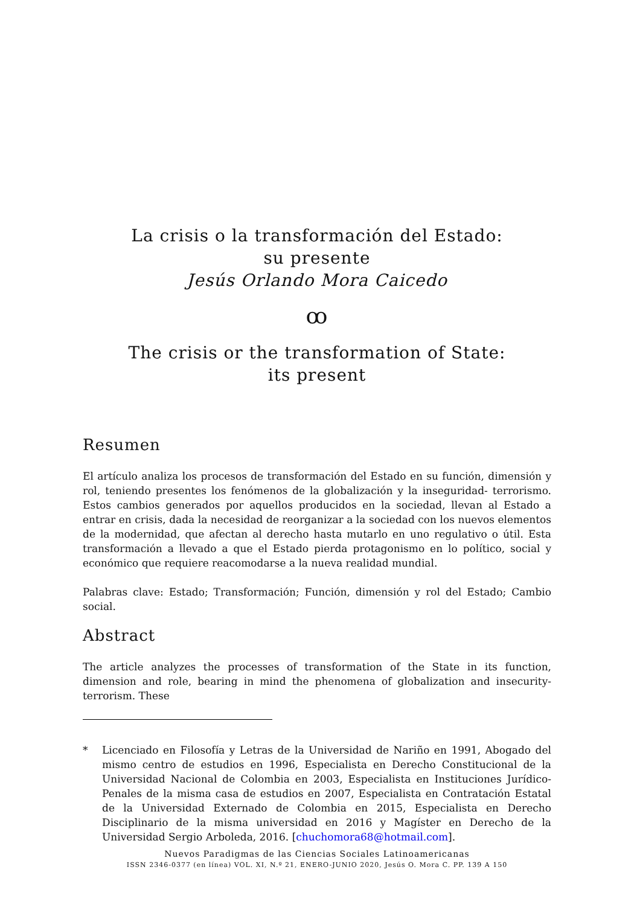La crisis o la transformación del Estado:
su presente
Jesús Orlando Mora Caicedo
ꝏ
The crisis or the transformation of State:
its present
Resumen
El artículo analiza los procesos de transformación del Estado en su función, dimensión y rol, teniendo presentes los fenómenos de la globalización y la inseguridad- terrorismo. Estos cambios generados por aquellos producidos en la sociedad, llevan al Estado a entrar en crisis, dada la necesidad de reorganizar a la sociedad con los nuevos elementos de la modernidad, que afectan al derecho hasta mutarlo en uno regulativo o útil. Esta transformación a llevado a que el Estado pierda protagonismo en lo político, social y económico que requiere reacomodarse a la nueva realidad mundial.
Palabras clave: Estado; Transformación; Función, dimensión y rol del Estado; Cambio social.
Abstract
The article analyzes the processes of transformation of the State in its function, dimension and role, bearing in mind the phenomena of globalization and insecurity-terrorism. These
* Licenciado en Filosofía y Letras de la Universidad de Nariño en 1991, Abogado del mismo centro de estudios en 1996, Especialista en Derecho Constitucional de la Universidad Nacional de Colombia en 2003, Especialista en Instituciones Jurídico-Penales de la misma casa de estudios en 2007, Especialista en Contratación Estatal de la Universidad Externado de Colombia en 2015, Especialista en Derecho Disciplinario de la misma universidad en 2016 y Magíster en Derecho de la Universidad Sergio Arboleda, 2016. [chuchomora68@hotmail.com].
Nuevos Paradigmas de las Ciencias Sociales Latinoamericanas
ISSN 2346-0377 (en línea) VOL. XI, N.º 21, ENERO-JUNIO 2020, Jesús O. Mora C. PP. 139 A 150